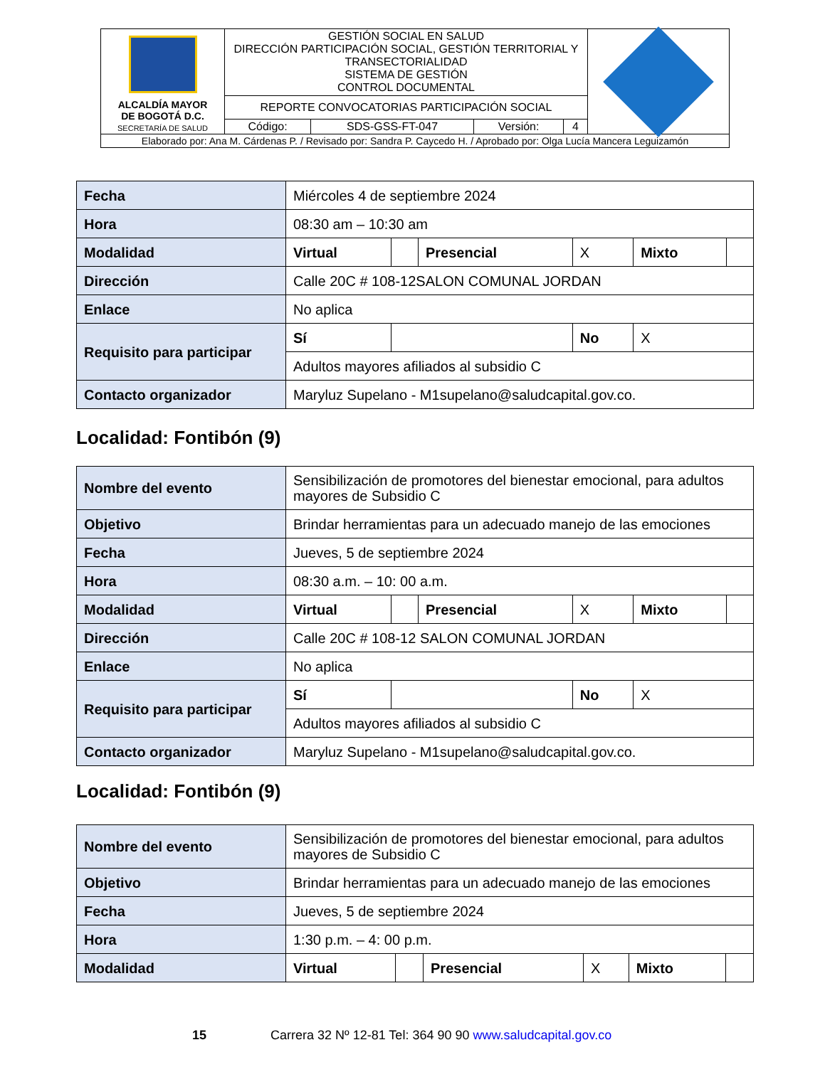| ALCALDÍA MAYOR DE BOGOTÁ D.C. SECRETARÍA DE SALUD | GESTIÓN SOCIAL EN SALUD DIRECCIÓN PARTICIPACIÓN SOCIAL, GESTIÓN TERRITORIAL Y TRANSECTORIALIDAD SISTEMA DE GESTIÓN CONTROL DOCUMENTAL | | | | |
| | REPORTE CONVOCATORIAS PARTICIPACIÓN SOCIAL | | | | |
| | Código: | SDS-GSS-FT-047 | Versión: | 4 | |
| Elaborado por: Ana M. Cárdenas P. / Revisado por: Sandra P. Caycedo H. / Aprobado por: Olga Lucía Mancera Leguizamón | | | | | |
| Fecha | Miércoles 4 de septiembre 2024 | | | | | |
| Hora | 08:30 am – 10:30 am | | | | | |
| Modalidad | Virtual | | Presencial | X | Mixto | |
| Dirección | Calle 20C # 108-12SALON COMUNAL JORDAN | | | | | |
| Enlace | No aplica | | | | | |
| Requisito para participar | Sí | | | No | X | |
| | Adultos mayores afiliados al subsidio C | | | | | |
| Contacto organizador | Maryluz Supelano - M1supelano@saludcapital.gov.co. | | | | | |
Localidad: Fontibón (9)
| Nombre del evento | Sensibilización de promotores del bienestar emocional, para adultos mayores de Subsidio C | | | | | |
| Objetivo | Brindar herramientas para un adecuado manejo de las emociones | | | | | |
| Fecha | Jueves, 5 de septiembre 2024 | | | | | |
| Hora | 08:30 a.m. – 10: 00 a.m. | | | | | |
| Modalidad | Virtual | | Presencial | X | Mixto | |
| Dirección | Calle 20C # 108-12 SALON COMUNAL JORDAN | | | | | |
| Enlace | No aplica | | | | | |
| Requisito para participar | Sí | | | No | X | |
| | Adultos mayores afiliados al subsidio C | | | | | |
| Contacto organizador | Maryluz Supelano - M1supelano@saludcapital.gov.co. | | | | | |
Localidad: Fontibón (9)
| Nombre del evento | Sensibilización de promotores del bienestar emocional, para adultos mayores de Subsidio C | | | | | |
| Objetivo | Brindar herramientas para un adecuado manejo de las emociones | | | | | |
| Fecha | Jueves, 5 de septiembre 2024 | | | | | |
| Hora | 1:30 p.m. – 4: 00 p.m. | | | | | |
| Modalidad | Virtual | | Presencial | X | Mixto | |
15 Carrera 32 Nº 12-81 Tel: 364 90 90 www.saludcapital.gov.co